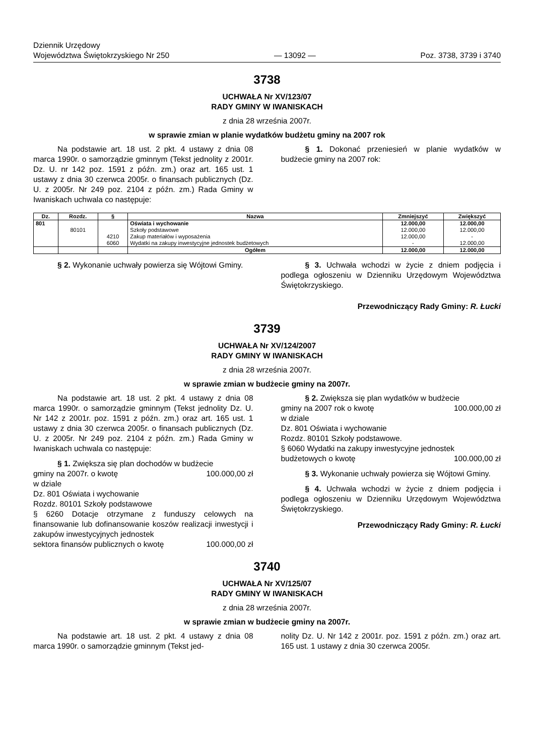Dziennik Urzędowy
Województwa Świętokrzyskiego Nr 250
— 13092 —
Poz. 3738, 3739 i 3740
3738
UCHWAŁA Nr XV/123/07
RADY GMINY W IWANISKACH
z dnia 28 września 2007r.
w sprawie zmian w planie wydatków budżetu gminy na 2007 rok
Na podstawie art. 18 ust. 2 pkt. 4 ustawy z dnia 08 marca 1990r. o samorządzie gminnym (Tekst jednolity z 2001r. Dz. U. nr 142 poz. 1591 z późn. zm.) oraz art. 165 ust. 1 ustawy z dnia 30 czerwca 2005r. o finansach publicznych (Dz. U. z 2005r. Nr 249 poz. 2104 z późn. zm.) Rada Gminy w Iwaniskach uchwala co następuje:
§ 1. Dokonać przeniesień w planie wydatków w budżecie gminy na 2007 rok:
| Dz. | Rozdz. | § | Nazwa | Zmniejszyć | Zwiększyć |
| --- | --- | --- | --- | --- | --- |
| 801 | | | Oświata i wychowanie | 12.000,00 | 12.000,00 |
| | 80101 | | Szkoły podstawowe | 12.000,00 | 12.000,00 |
| | | 4210 | Zakup materiałów i wyposażenia | 12.000,00 | - |
| | | 6060 | Wydatki na zakupy inwestycyjne jednostek budżetowych | - | 12.000,00 |
| | | | Ogółem | 12.000,00 | 12.000,00 |
§ 2. Wykonanie uchwały powierza się Wójtowi Gminy.
§ 3. Uchwała wchodzi w życie z dniem podjęcia i podlega ogłoszeniu w Dzienniku Urzędowym Województwa Świętokrzyskiego.
Przewodniczący Rady Gminy: R. Łucki
3739
UCHWAŁA Nr XV/124/2007
RADY GMINY W IWANISKACH
z dnia 28 września 2007r.
w sprawie zmian w budżecie gminy na 2007r.
Na podstawie art. 18 ust. 2 pkt. 4 ustawy z dnia 08 marca 1990r. o samorządzie gminnym (Tekst jednolity Dz. U. Nr 142 z 2001r. poz. 1591 z późn. zm.) oraz art. 165 ust. 1 ustawy z dnia 30 czerwca 2005r. o finansach publicznych (Dz. U. z 2005r. Nr 249 poz. 2104 z późn. zm.) Rada Gminy w Iwaniskach uchwala co następuje:
§ 1. Zwiększa się plan dochodów w budżecie
gminy na 2007r. o kwotę 100.000,00 zł
w dziale
Dz. 801 Oświata i wychowanie
Rozdz. 80101 Szkoły podstawowe
§ 6260 Dotacje otrzymane z funduszy celowych na finansowanie lub dofinansowanie koszów realizacji inwestycji i zakupów inwestycyjnych jednostek
sektora finansów publicznych o kwotę 100.000,00 zł
§ 2. Zwiększa się plan wydatków w budżecie
gminy na 2007 rok o kwotę 100.000,00 zł
w dziale
Dz. 801 Oświata i wychowanie
Rozdz. 80101 Szkoły podstawowe.
§ 6060 Wydatki na zakupy inwestycyjne jednostek
budżetowych o kwotę 100.000,00 zł
§ 3. Wykonanie uchwały powierza się Wójtowi Gminy.
§ 4. Uchwała wchodzi w życie z dniem podjęcia i podlega ogłoszeniu w Dzienniku Urzędowym Województwa Świętokrzyskiego.
Przewodniczący Rady Gminy: R. Łucki
3740
UCHWAŁA Nr XV/125/07
RADY GMINY W IWANISKACH
z dnia 28 września 2007r.
w sprawie zmian w budżecie gminy na 2007r.
Na podstawie art. 18 ust. 2 pkt. 4 ustawy z dnia 08 marca 1990r. o samorządzie gminnym (Tekst jed-
nolity Dz. U. Nr 142 z 2001r. poz. 1591 z późn. zm.) oraz art. 165 ust. 1 ustawy z dnia 30 czerwca 2005r.